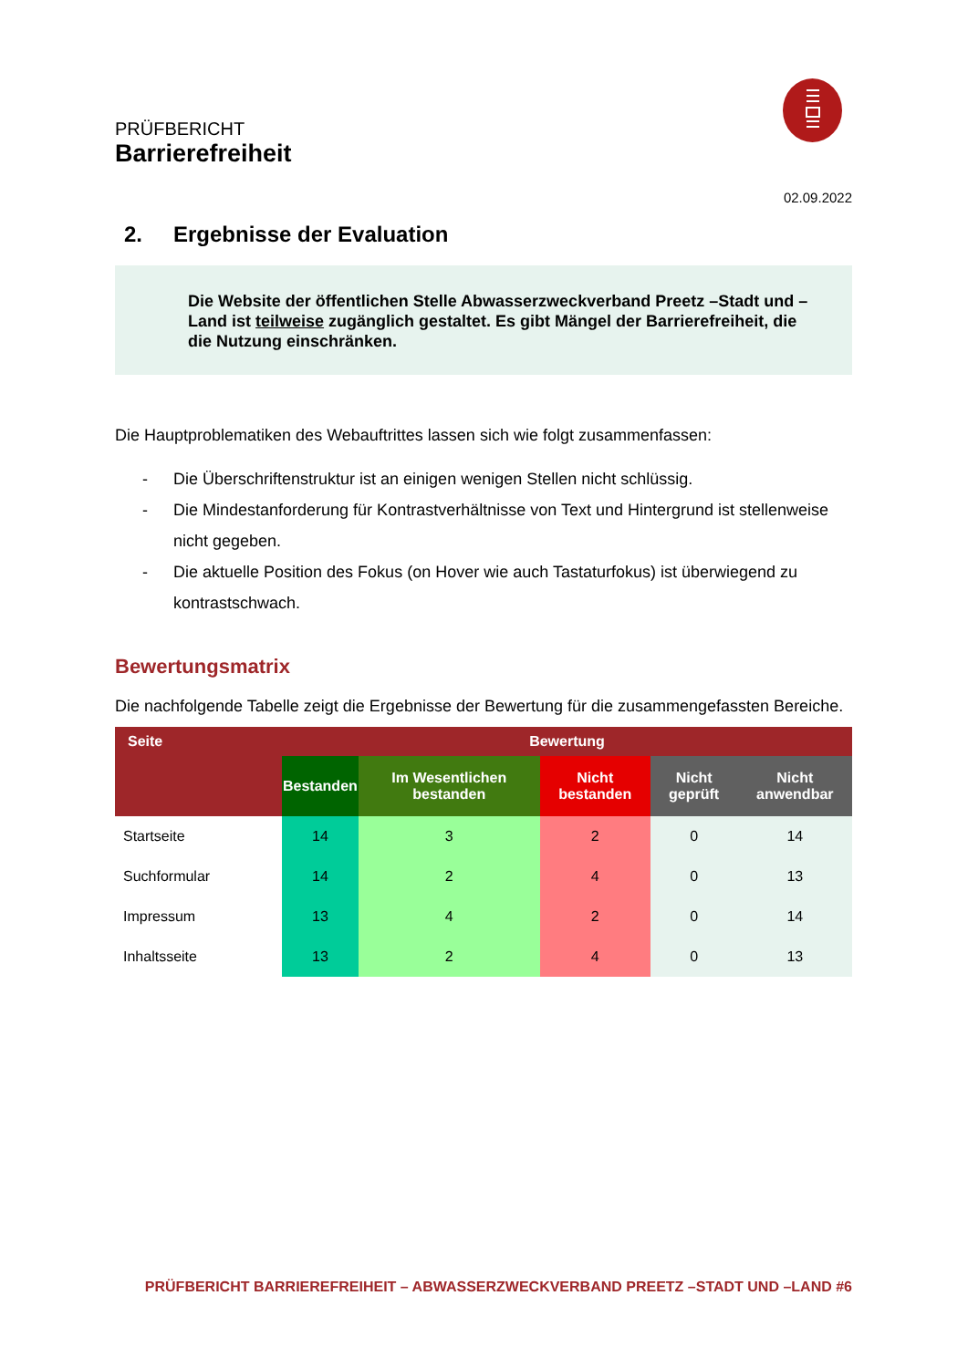PRÜFBERICHT
Barrierefreiheit
02.09.2022
2. Ergebnisse der Evaluation
Die Website der öffentlichen Stelle Abwasserzweckverband Preetz –Stadt und –Land ist teilweise zugänglich gestaltet. Es gibt Mängel der Barrierefreiheit, die die Nutzung einschränken.
Die Hauptproblematiken des Webauftrittes lassen sich wie folgt zusammenfassen:
- Die Überschriftenstruktur ist an einigen wenigen Stellen nicht schlüssig.
- Die Mindestanforderung für Kontrastverhältnisse von Text und Hintergrund ist stellenweise nicht gegeben.
- Die aktuelle Position des Fokus (on Hover wie auch Tastaturfokus) ist überwiegend zu kontrastschwach.
Bewertungsmatrix
Die nachfolgende Tabelle zeigt die Ergebnisse der Bewertung für die zusammengefassten Bereiche.
| Seite | Bewertung | | | | |
| --- | --- | --- | --- | --- | --- |
| | Bestanden | Im Wesentlichen bestanden | Nicht bestanden | Nicht geprüft | Nicht anwendbar |
| Startseite | 14 | 3 | 2 | 0 | 14 |
| Suchformular | 14 | 2 | 4 | 0 | 13 |
| Impressum | 13 | 4 | 2 | 0 | 14 |
| Inhaltsseite | 13 | 2 | 4 | 0 | 13 |
PRÜFBERICHT BARRIEREFREIHEIT – ABWASSERZWECKVERBAND PREETZ –STADT UND –LAND #6